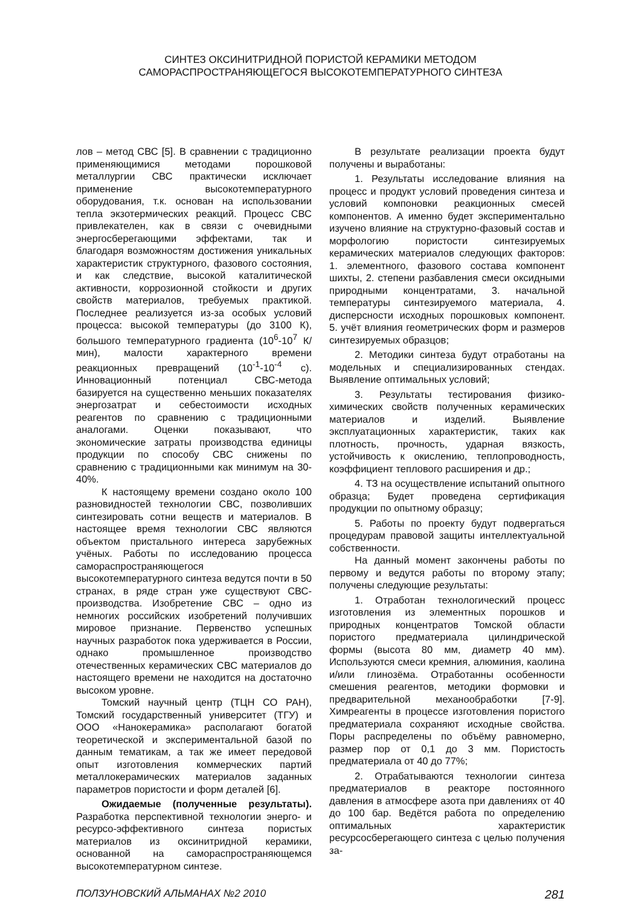СИНТЕЗ ОКСИНИТРИДНОЙ ПОРИСТОЙ КЕРАМИКИ МЕТОДОМ
САМОРАСПРОСТРАНЯЮЩЕГОСЯ ВЫСОКОТЕМПЕРАТУРНОГО СИНТЕЗА
лов – метод СВС [5]. В сравнении с традиционно применяющимися методами порошковой металлургии СВС практически исключает применение высокотемпературного оборудования, т.к. основан на использовании тепла экзотермических реакций. Процесс СВС привлекателен, как в связи с очевидными энергосберегающими эффектами, так и благодаря возможностям достижения уникальных характеристик структурного, фазового состояния, и как следствие, высокой каталитической активности, коррозионной стойкости и других свойств материалов, требуемых практикой. Последнее реализуется из-за особых условий процесса: высокой температуры (до 3100 К), большого температурного градиента (10<sup>6</sup>-10<sup>7</sup> К/мин), малости характерного времени реакционных превращений (10<sup>-1</sup>-10<sup>-4</sup> с). Инновационный потенциал СВС-метода базируется на существенно меньших показателях энергозатрат и себестоимости исходных реагентов по сравнению с традиционными аналогами. Оценки показывают, что экономические затраты производства единицы продукции по способу СВС снижены по сравнению с традиционными как минимум на 30-40%.
К настоящему времени создано около 100 разновидностей технологии СВС, позволивших синтезировать сотни веществ и материалов. В настоящее время технологии СВС являются объектом пристального интереса зарубежных учёных. Работы по исследованию процесса самораспространяющегося высокотемпературного синтеза ведутся почти в 50 странах, в ряде стран уже существуют СВС-производства. Изобретение СВС – одно из немногих российских изобретений получивших мировое признание. Первенство успешных научных разработок пока удерживается в России, однако промышленное производство отечественных керамических СВС материалов до настоящего времени не находится на достаточно высоком уровне.
Томский научный центр (ТЦН СО РАН), Томский государственный университет (ТГУ) и ООО «Нанокерамика» располагают богатой теоретической и экспериментальной базой по данным тематикам, а так же имеет передовой опыт изготовления коммерческих партий металлокерамических материалов заданных параметров пористости и форм деталей [6].
Ожидаемые (полученные результаты). Разработка перспективной технологии энерго- и ресурсо-эффективного синтеза пористых материалов из оксинитридной керамики, основанной на самораспространяющемся высокотемпературном синтезе.
В результате реализации проекта будут получены и выработаны:
1. Результаты исследование влияния на процесс и продукт условий проведения синтеза и условий компоновки реакционных смесей компонентов. А именно будет экспериментально изучено влияние на структурно-фазовый состав и морфологию пористости синтезируемых керамических материалов следующих факторов: 1. элементного, фазового состава компонент шихты, 2. степени разбавления смеси оксидными природными концентратами, 3. начальной температуры синтезируемого материала, 4. дисперсности исходных порошковых компонент. 5. учёт влияния геометрических форм и размеров синтезируемых образцов;
2. Методики синтеза будут отработаны на модельных и специализированных стендах. Выявление оптимальных условий;
3. Результаты тестирования физико-химических свойств полученных керамических материалов и изделий. Выявление эксплуатационных характеристик, таких как плотность, прочность, ударная вязкость, устойчивость к окислению, теплопроводность, коэффициент теплового расширения и др.;
4. ТЗ на осуществление испытаний опытного образца; Будет проведена сертификация продукции по опытному образцу;
5. Работы по проекту будут подвергаться процедурам правовой защиты интеллектуальной собственности.
На данный момент закончены работы по первому и ведутся работы по второму этапу; получены следующие результаты:
1. Отработан технологический процесс изготовления из элементных порошков и природных концентратов Томской области пористого предматериала цилиндрической формы (высота 80 мм, диаметр 40 мм). Используются смеси кремния, алюминия, каолина и/или глинозёма. Отработанны особенности смешения реагентов, методики формовки и предварительной механообработки [7-9]. Химреагенты в процессе изготовления пористого предматериала сохраняют исходные свойства. Поры распределены по объёму равномерно, размер пор от 0,1 до 3 мм. Пористость предматериала от 40 до 77%;
2. Отрабатываются технологии синтеза предматериалов в реакторе постоянного давления в атмосфере азота при давлениях от 40 до 100 бар. Ведётся работа по определению оптимальных характеристик ресурсосберегающего синтеза с целью получения за-
ПОЛЗУНОВСКИЙ АЛЬМАНАХ №2 2010 281